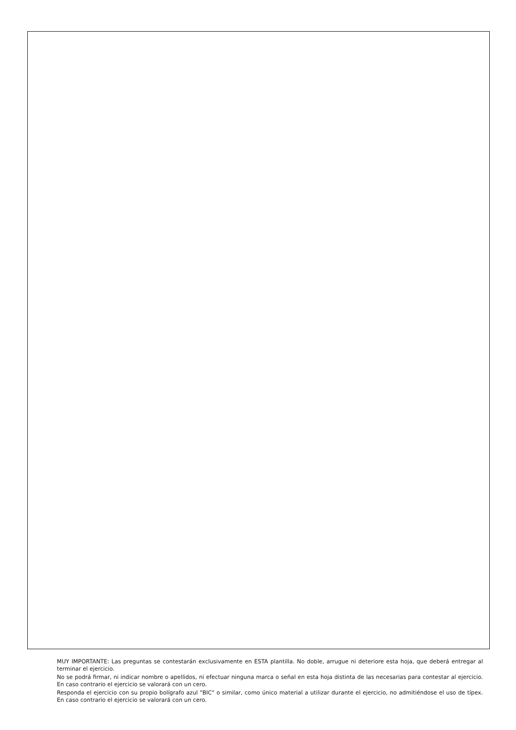MUY IMPORTANTE: Las preguntas se contestarán exclusivamente en ESTA plantilla. No doble, arrugue ni deteriore esta hoja, que deberá entregar al terminar el ejercicio.
No se podrá firmar, ni indicar nombre o apellidos, ni efectuar ninguna marca o señal en esta hoja distinta de las necesarias para contestar al ejercicio. En caso contrario el ejercicio se valorará con un cero.
Responda el ejercicio con su propio bolígrafo azul "BIC" o similar, como único material a utilizar durante el ejercicio, no admitiéndose el uso de típex. En caso contrario el ejercicio se valorará con un cero.